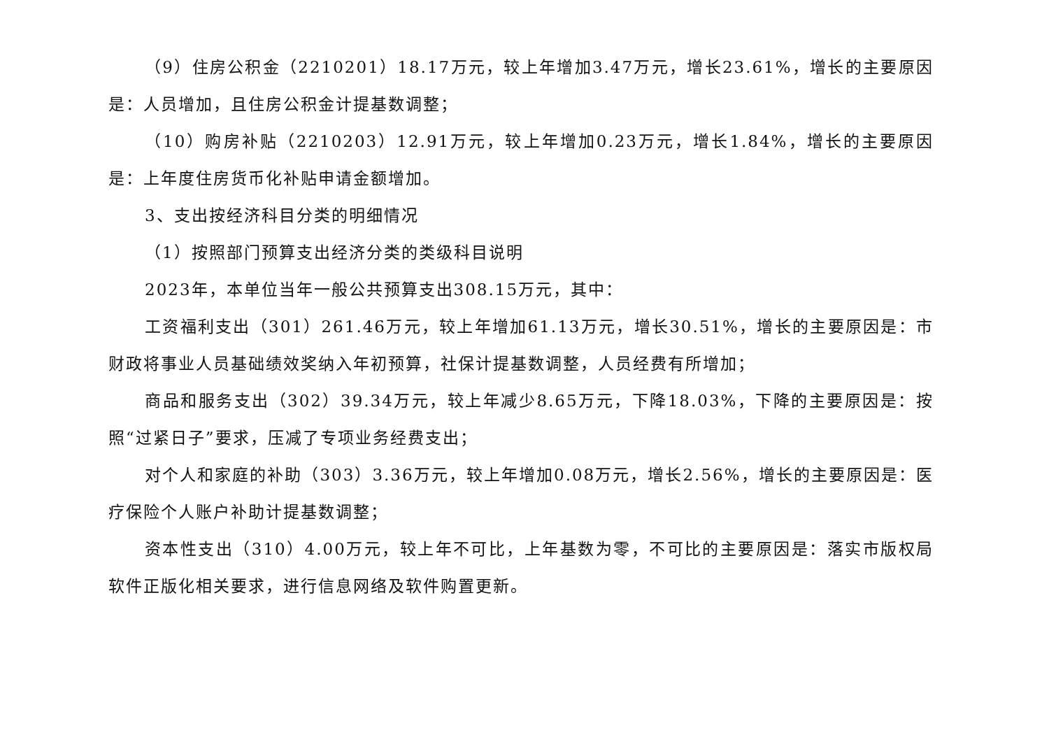（9）住房公积金（2210201）18.17万元，较上年增加3.47万元，增长23.61%，增长的主要原因是：人员增加，且住房公积金计提基数调整；
（10）购房补贴（2210203）12.91万元，较上年增加0.23万元，增长1.84%，增长的主要原因是：上年度住房货币化补贴申请金额增加。
3、支出按经济科目分类的明细情况
（1）按照部门预算支出经济分类的类级科目说明
2023年，本单位当年一般公共预算支出308.15万元，其中：
工资福利支出（301）261.46万元，较上年增加61.13万元，增长30.51%，增长的主要原因是：市财政将事业人员基础绩效奖纳入年初预算，社保计提基数调整，人员经费有所增加；
商品和服务支出（302）39.34万元，较上年减少8.65万元，下降18.03%，下降的主要原因是：按照“过紧日子”要求，压减了专项业务经费支出；
对个人和家庭的补助（303）3.36万元，较上年增加0.08万元，增长2.56%，增长的主要原因是：医疗保险个人账户补助计提基数调整；
资本性支出（310）4.00万元，较上年不可比，上年基数为零，不可比的主要原因是：落实市版权局软件正版化相关要求，进行信息网络及软件购置更新。